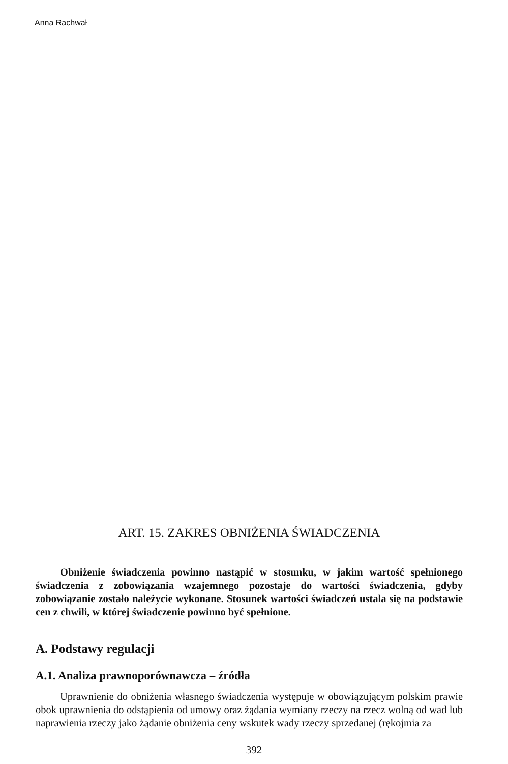Anna Rachwał
ART. 15. ZAKRES OBNIŻENIA ŚWIADCZENIA
Obniżenie świadczenia powinno nastąpić w stosunku, w jakim wartość spełnionego świadczenia z zobowiązania wzajemnego pozostaje do wartości świadczenia, gdyby zobowiązanie zostało należycie wykonane. Stosunek wartości świadczeń ustala się na podstawie cen z chwili, w której świadczenie powinno być spełnione.
A. Podstawy regulacji
A.1. Analiza prawnoporównawcza – źródła
Uprawnienie do obniżenia własnego świadczenia występuje w obowiązującym polskim prawie obok uprawnienia do odstąpienia od umowy oraz żądania wymiany rzeczy na rzecz wolną od wad lub naprawienia rzeczy jako żądanie obniżenia ceny wskutek wady rzeczy sprzedanej (rękojmia za
392